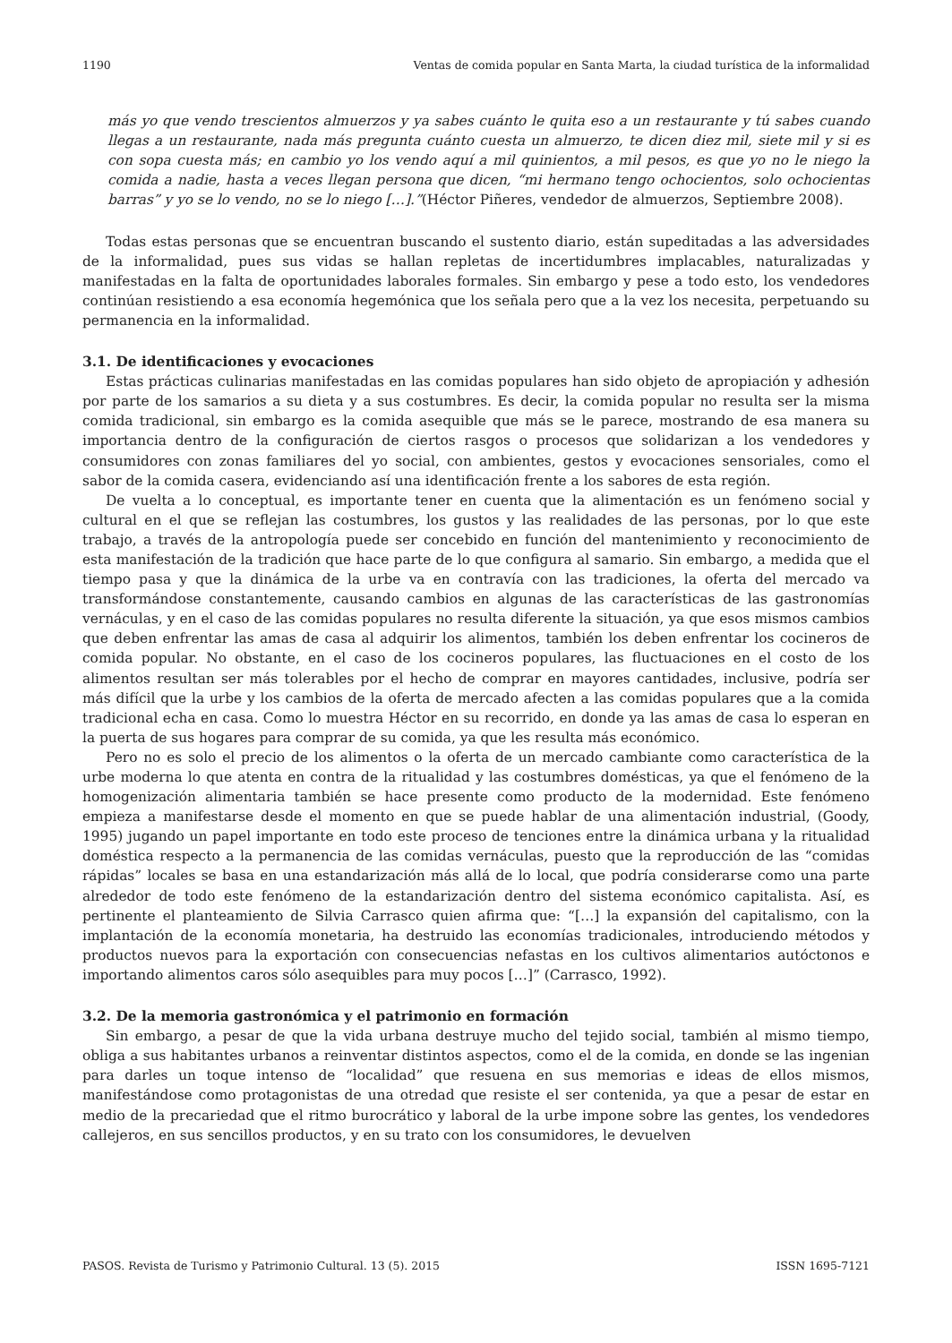1190 Ventas de comida popular en Santa Marta, la ciudad turística de la informalidad
más yo que vendo trescientos almuerzos y ya sabes cuánto le quita eso a un restaurante y tú sabes cuando llegas a un restaurante, nada más pregunta cuánto cuesta un almuerzo, te dicen diez mil, siete mil y si es con sopa cuesta más; en cambio yo los vendo aquí a mil quinientos, a mil pesos, es que yo no le niego la comida a nadie, hasta a veces llegan persona que dicen, “mi hermano tengo ochocientos, solo ochocientas barras” y yo se lo vendo, no se lo niego […].”(Héctor Piñeres, vendedor de almuerzos, Septiembre 2008).
Todas estas personas que se encuentran buscando el sustento diario, están supeditadas a las adversidades de la informalidad, pues sus vidas se hallan repletas de incertidumbres implacables, naturalizadas y manifestadas en la falta de oportunidades laborales formales. Sin embargo y pese a todo esto, los vendedores continúan resistiendo a esa economía hegemónica que los señala pero que a la vez los necesita, perpetuando su permanencia en la informalidad.
3.1. De identificaciones y evocaciones
Estas prácticas culinarias manifestadas en las comidas populares han sido objeto de apropiación y adhesión por parte de los samarios a su dieta y a sus costumbres. Es decir, la comida popular no resulta ser la misma comida tradicional, sin embargo es la comida asequible que más se le parece, mostrando de esa manera su importancia dentro de la configuración de ciertos rasgos o procesos que solidarizan a los vendedores y consumidores con zonas familiares del yo social, con ambientes, gestos y evocaciones sensoriales, como el sabor de la comida casera, evidenciando así una identificación frente a los sabores de esta región.
De vuelta a lo conceptual, es importante tener en cuenta que la alimentación es un fenómeno social y cultural en el que se reflejan las costumbres, los gustos y las realidades de las personas, por lo que este trabajo, a través de la antropología puede ser concebido en función del mantenimiento y reconocimiento de esta manifestación de la tradición que hace parte de lo que configura al samario. Sin embargo, a medida que el tiempo pasa y que la dinámica de la urbe va en contravía con las tradiciones, la oferta del mercado va transformándose constantemente, causando cambios en algunas de las características de las gastronomías vernáculas, y en el caso de las comidas populares no resulta diferente la situación, ya que esos mismos cambios que deben enfrentar las amas de casa al adquirir los alimentos, también los deben enfrentar los cocineros de comida popular. No obstante, en el caso de los cocineros populares, las fluctuaciones en el costo de los alimentos resultan ser más tolerables por el hecho de comprar en mayores cantidades, inclusive, podría ser más difícil que la urbe y los cambios de la oferta de mercado afecten a las comidas populares que a la comida tradicional echa en casa. Como lo muestra Héctor en su recorrido, en donde ya las amas de casa lo esperan en la puerta de sus hogares para comprar de su comida, ya que les resulta más económico.
Pero no es solo el precio de los alimentos o la oferta de un mercado cambiante como característica de la urbe moderna lo que atenta en contra de la ritualidad y las costumbres domésticas, ya que el fenómeno de la homogenización alimentaria también se hace presente como producto de la modernidad. Este fenómeno empieza a manifestarse desde el momento en que se puede hablar de una alimentación industrial, (Goody, 1995) jugando un papel importante en todo este proceso de tenciones entre la dinámica urbana y la ritualidad doméstica respecto a la permanencia de las comidas vernáculas, puesto que la reproducción de las “comidas rápidas” locales se basa en una estandarización más allá de lo local, que podría considerarse como una parte alrededor de todo este fenómeno de la estandarización dentro del sistema económico capitalista. Así, es pertinente el planteamiento de Silvia Carrasco quien afirma que: “[…] la expansión del capitalismo, con la implantación de la economía monetaria, ha destruido las economías tradicionales, introduciendo métodos y productos nuevos para la exportación con consecuencias nefastas en los cultivos alimentarios autóctonos e importando alimentos caros sólo asequibles para muy pocos […]” (Carrasco, 1992).
3.2. De la memoria gastronómica y el patrimonio en formación
Sin embargo, a pesar de que la vida urbana destruye mucho del tejido social, también al mismo tiempo, obliga a sus habitantes urbanos a reinventar distintos aspectos, como el de la comida, en donde se las ingenian para darles un toque intenso de “localidad” que resuena en sus memorias e ideas de ellos mismos, manifestándose como protagonistas de una otredad que resiste el ser contenida, ya que a pesar de estar en medio de la precariedad que el ritmo burocrático y laboral de la urbe impone sobre las gentes, los vendedores callejeros, en sus sencillos productos, y en su trato con los consumidores, le devuelven
PASOS. Revista de Turismo y Patrimonio Cultural. 13 (5). 2015 ISSN 1695-7121